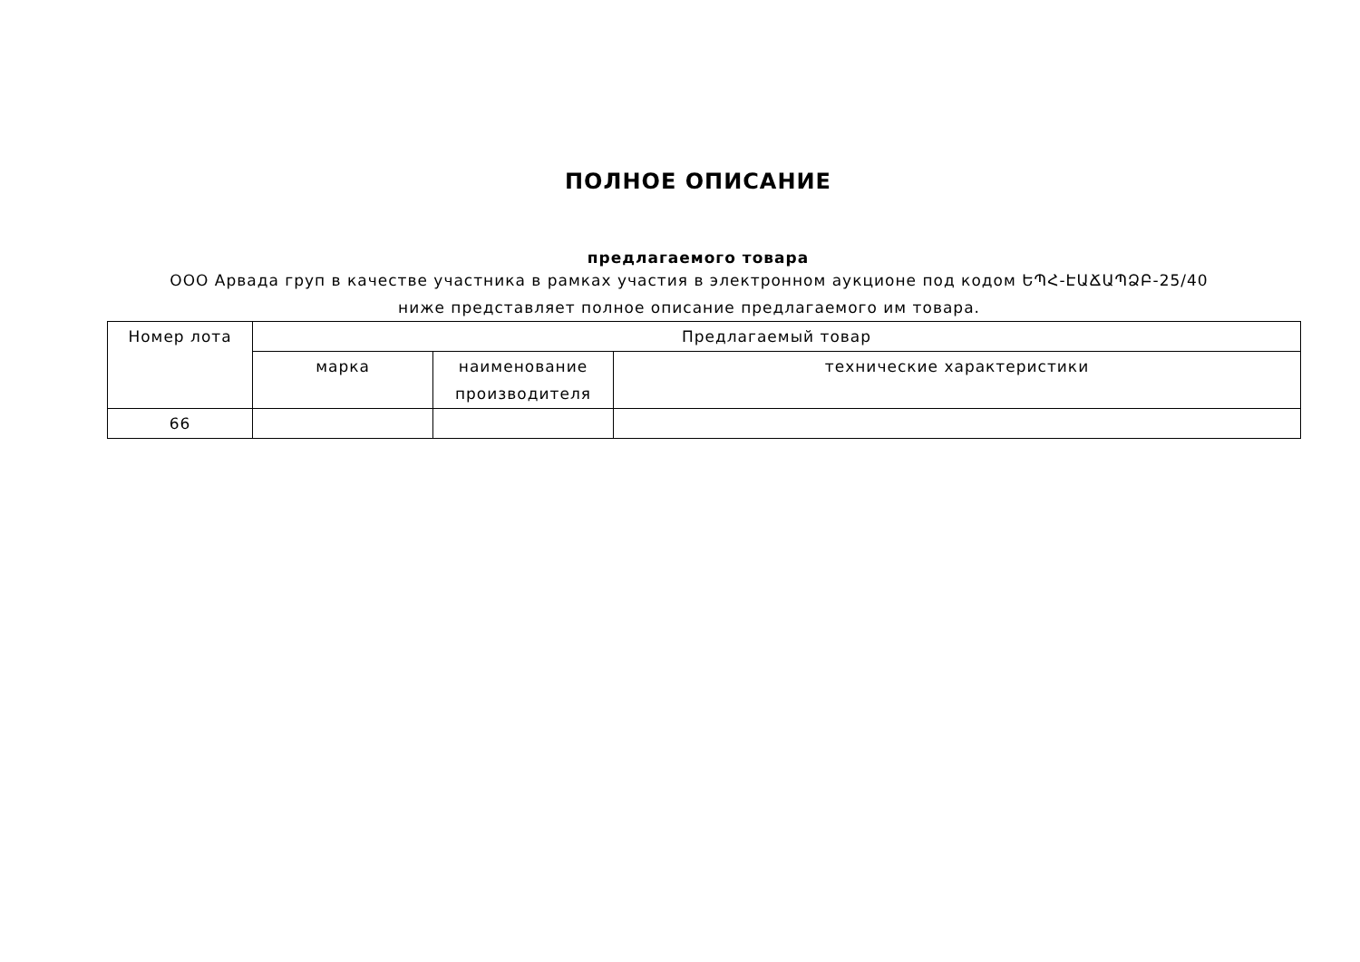ПОЛНОЕ ОПИСАНИЕ
предлагаемого товара
ООО Арвада груп в качестве участника в рамках участия в электронном аукционе под кодом ԵՊՀ-ԷԱՃԱՊՁԲ-25/40 ниже представляет полное описание предлагаемого им товара.
| Номер лота | Предлагаемый товар | | |
| --- | --- | --- | --- |
| | марка | наименование производителя | технические характеристики |
| 66 | | | |